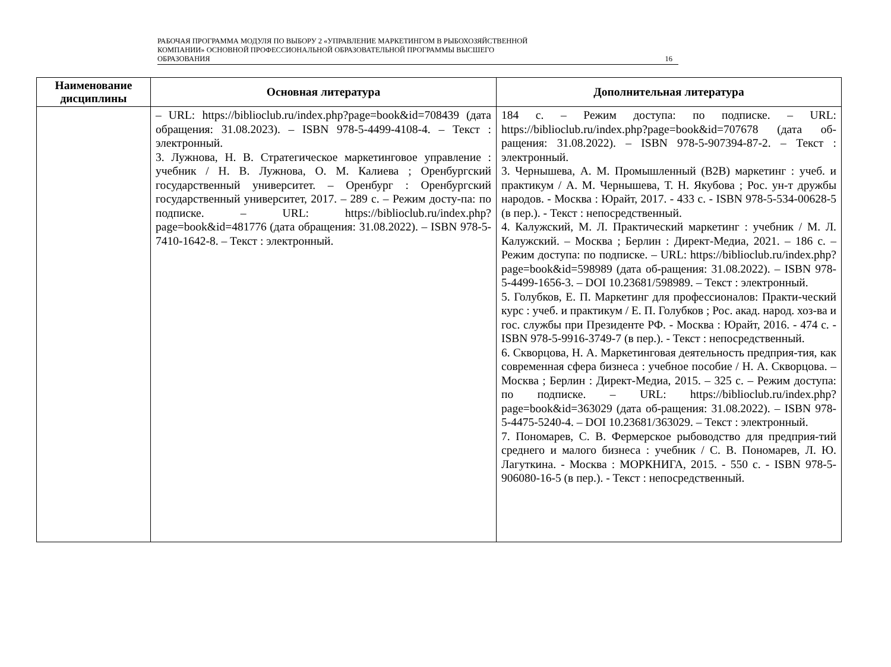РАБОЧАЯ ПРОГРАММА МОДУЛЯ ПО ВЫБОРУ 2 «УПРАВЛЕНИЕ МАРКЕТИНГОМ В РЫБОХОЗЯЙСТВЕННОЙ
КОМПАНИИ» ОСНОВНОЙ ПРОФЕССИОНАЛЬНОЙ ОБРАЗОВАТЕЛЬНОЙ ПРОГРАММЫ ВЫСШЕГО
ОБРАЗОВАНИЯ
16
| Наименование дисциплины | Основная литература | Дополнительная литература |
| --- | --- | --- |
| | – URL: https://biblioclub.ru/index.php?page=book&id=708439 (дата обращения: 31.08.2023). – ISBN 978-5-4499-4108-4. – Текст : электронный. 3. Лужнова, Н. В. Стратегическое маркетинговое управление : учебник / Н. В. Лужнова, О. М. Калиева ; Оренбургский государственный университет. – Оренбург : Оренбургский государственный университет, 2017. – 289 с. – Режим досту-па: по подписке. – URL: https://biblioclub.ru/index.php?page=book&id=481776 (дата обращения: 31.08.2022). – ISBN 978-5-7410-1642-8. – Текст : электронный. | 184 с. – Режим доступа: по подписке. – URL: https://biblioclub.ru/index.php?page=book&id=707678 (дата об-ращения: 31.08.2022). – ISBN 978-5-907394-87-2. – Текст : электронный. 3. Чернышева, А. М. Промышленный (B2B) маркетинг : учеб. и практикум / А. М. Чернышева, Т. Н. Якубова ; Рос. ун-т дружбы народов. - Москва : Юрайт, 2017. - 433 с. - ISBN 978-5-534-00628-5 (в пер.). - Текст : непосредственный. 4. Калужский, М. Л. Практический маркетинг : учебник / М. Л. Калужский. – Москва ; Берлин : Директ-Медиа, 2021. – 186 с. – Режим доступа: по подписке. – URL: https://biblioclub.ru/index.php?page=book&id=598989 (дата об-ращения: 31.08.2022). – ISBN 978-5-4499-1656-3. – DOI 10.23681/598989. – Текст : электронный. 5. Голубков, Е. П. Маркетинг для профессионалов: Практи-ческий курс : учеб. и практикум / Е. П. Голубков ; Рос. акад. народ. хоз-ва и гос. службы при Президенте РФ. - Москва : Юрайт, 2016. - 474 с. - ISBN 978-5-9916-3749-7 (в пер.). - Текст : непосредственный. 6. Скворцова, Н. А. Маркетинговая деятельность предприя-тия, как современная сфера бизнеса : учебное пособие / Н. А. Скворцова. – Москва ; Берлин : Директ-Медиа, 2015. – 325 с. – Режим доступа: по подписке. – URL: https://biblioclub.ru/index.php?page=book&id=363029 (дата об-ращения: 31.08.2022). – ISBN 978-5-4475-5240-4. – DOI 10.23681/363029. – Текст : электронный. 7. Пономарев, С. В. Фермерское рыбоводство для предприя-тий среднего и малого бизнеса : учебник / С. В. Пономарев, Л. Ю. Лагуткина. - Москва : МОРКНИГА, 2015. - 550 с. - ISBN 978-5-906080-16-5 (в пер.). - Текст : непосредственный. |